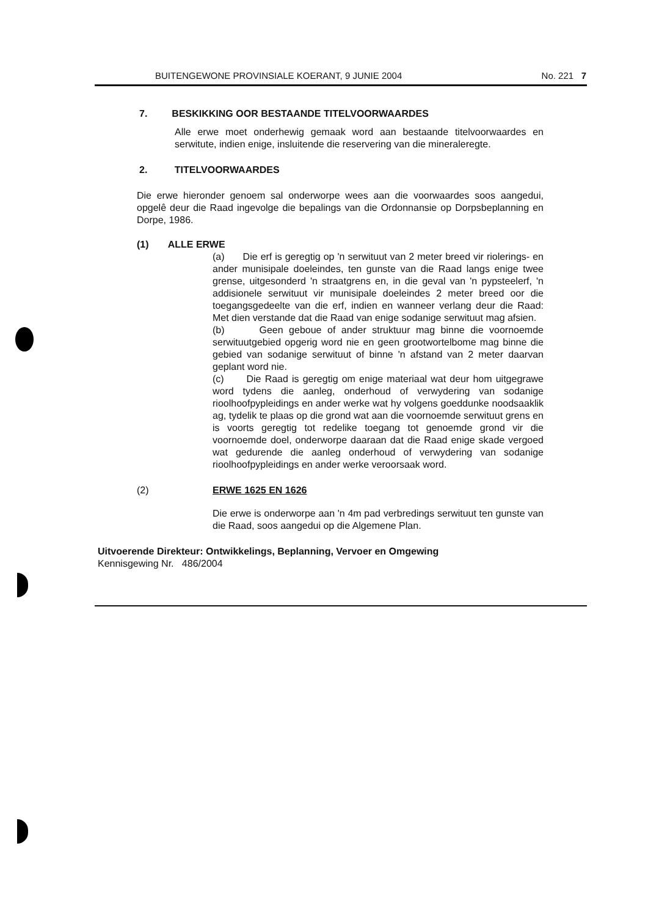BUITENGEWONE PROVINSIALE KOERANT, 9 JUNIE 2004 No. 221 7
7. BESKIKKING OOR BESTAANDE TITELVOORWAARDES
Alle erwe moet onderhewig gemaak word aan bestaande titelvoorwaardes en serwitute, indien enige, insluitende die reservering van die mineraleregte.
2. TITELVOORWAARDES
Die erwe hieronder genoem sal onderworpe wees aan die voorwaardes soos aangedui, opgelê deur die Raad ingevolge die bepalings van die Ordonnansie op Dorpsbeplanning en Dorpe, 1986.
(1) ALLE ERWE
(a) Die erf is geregtig op 'n serwituut van 2 meter breed vir riolerings- en ander munisipale doeleindes, ten gunste van die Raad langs enige twee grense, uitgesonderd 'n straatgrens en, in die geval van 'n pypsteelerf, 'n addisionele serwituut vir munisipale doeleindes 2 meter breed oor die toegangsgedeelte van die erf, indien en wanneer verlang deur die Raad: Met dien verstande dat die Raad van enige sodanige serwituut mag afsien.
(b) Geen geboue of ander struktuur mag binne die voornoemde serwituutgebied opgerig word nie en geen grootwortelbome mag binne die gebied van sodanige serwituut of binne 'n afstand van 2 meter daarvan geplant word nie.
(c) Die Raad is geregtig om enige materiaal wat deur hom uitgegrawe word tydens die aanleg, onderhoud of verwydering van sodanige rioolhoofpypleidings en ander werke wat hy volgens goeddunke noodsaaklik ag, tydelik te plaas op die grond wat aan die voornoemde serwituut grens en is voorts geregtig tot redelike toegang tot genoemde grond vir die voornoemde doel, onderworpe daaraan dat die Raad enige skade vergoed wat gedurende die aanleg onderhoud of verwydering van sodanige rioolhoofpypleidings en ander werke veroorsaak word.
(2) ERWE 1625 EN 1626
Die erwe is onderworpe aan 'n 4m pad verbredings serwituut ten gunste van die Raad, soos aangedui op die Algemene Plan.
Uitvoerende Direkteur: Ontwikkelings, Beplanning, Vervoer en Omgewing
Kennisgewing Nr. 486/2004